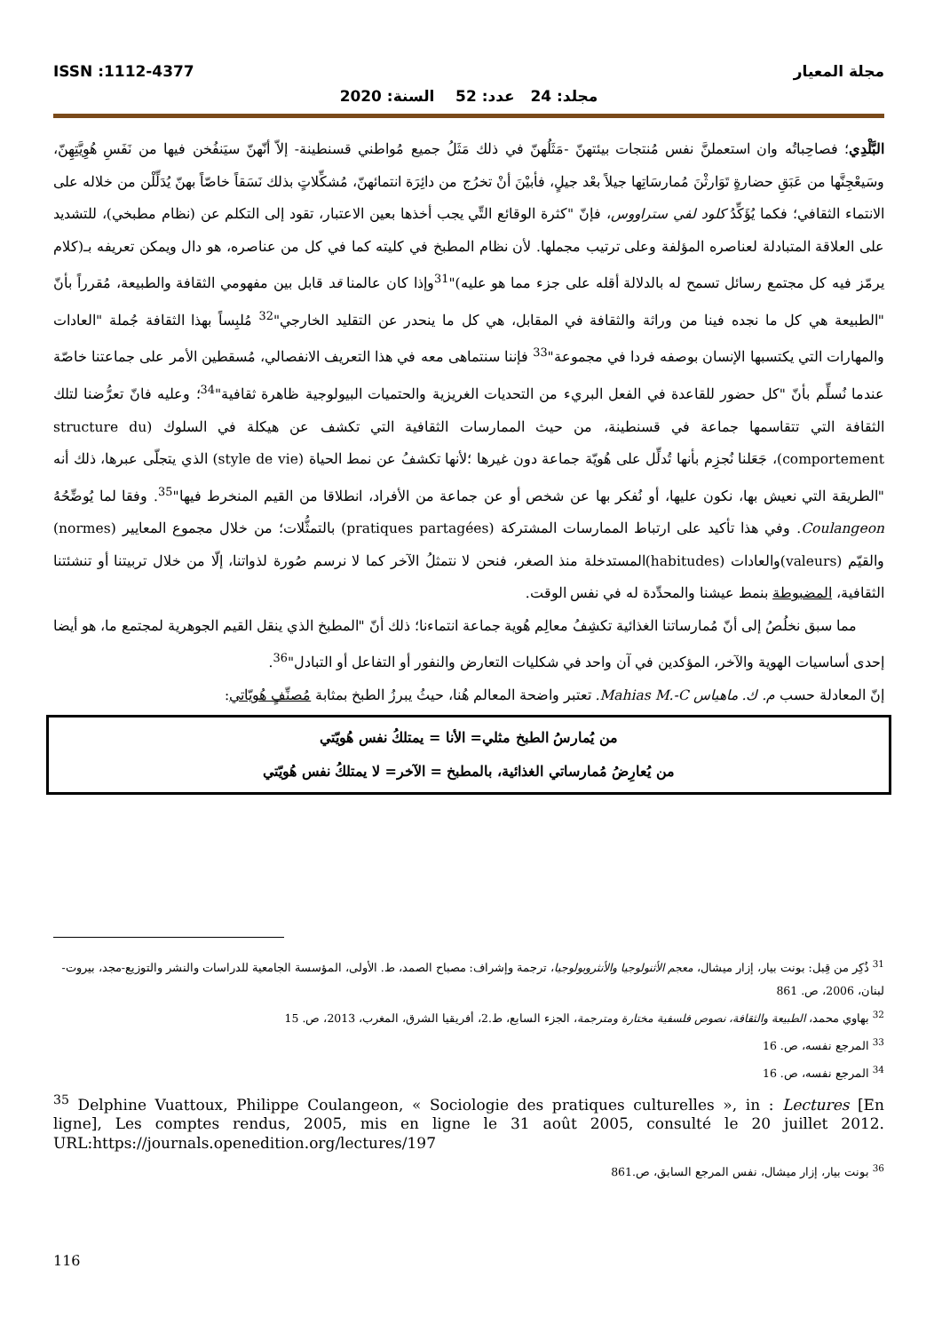مجلة المعيار ISSN :1112-4377
مجلد: 24 عدد: 52 السنة: 2020
البَّلْدِي؛ فصاحِباتُه وان استعملنَّ نفس مُنتجات بيئتهنّ -مَثَلُهنّ في ذلك مَثَلُ جميع مُواطني قسنطينة- إلاّ أنّهنّ سيَنفُخن فيها من نَفَسِ هُوِيَّتِهِنّ، وسَيعْجِنَّها من عَبَقِ حضارةٍ تَوَارثْنَ مُمارسَاتِها جيلاً بعْد جيلٍ، فأبيْنَ أنْ تخرُج من دائِرَة انتمائهنّ، مُشكِّلاتٍ بذلك نَسَقاً خاصّاً بهنّ يُدَلِّلْن من خلاله على الانتماء الثقافي؛ فكما يُؤَكِّدُ كلود لفي ستراووس، فإنّ "كثرة الوقائع التِّي يجب أخذها بعين الاعتبار، تقود إلى التكلم عن (نظام مطبخي)، للتشديد على العلاقة المتبادلة لعناصره المؤلفة وعلى ترتيب مجملها. لأن نظام المطبخ في كليته كما في كل من عناصره، هو دال ويمكن تعريفه بـ(كلام يرمّز فيه كل مجتمع رسائل تسمح له بالدلالة أقله على جزء مما هو عليه)"<sup>31</sup>وإذا كان عالمنا قد قابل بين مفهومي الثقافة والطبيعة، مُقرراً بأنّ "الطبيعة هي كل ما نجده فينا من وراثة والثقافة في المقابل، هي كل ما ينحدر عن التقليد الخارجي"<sup>32</sup> مُلبِساً بهذا الثقافة جُملة "العادات والمهارات التي يكتسبها الإنسان بوصفه فردا في مجموعة"<sup>33</sup> فإننا سنتماهى معه في هذا التعريف الانفصالي، مُسقطين الأمر على جماعتنا خاصّة عندما نُسلِّم بأنّ "كل حضور للقاعدة في الفعل البريء من التحديات الغريزية والحتميات البيولوجية ظاهرة ثقافية"<sup>34</sup>؛ وعليه فانّ تعرُّضنا لتلك الثقافة التي تتقاسمها جماعة في قسنطينة، من حيث الممارسات الثقافية التي تكشف عن هيكلة في السلوك (structure du comportement)، جَعَلنا نُجزِم بأنها تُدلِّل على هُويّة جماعة دون غيرها ؛لأنها تكشفُ عن نمط الحياة (style de vie) الذي يتجلّى عبرها، ذلك أنه "الطريقة التي نعيش بها، نكون عليها، أو نُفكر بها عن شخص أو عن جماعة من الأفراد، انطلاقا من القيم المنخرط فيها"<sup>35</sup>. وفقا لما يُوضِّحُهُ Coulangeon. وفي هذا تأكيد على ارتباط الممارسات المشتركة (pratiques partagées) بالتمثُّلات؛ من خلال مجموع المعايير (normes) والقيّم (valeurs)والعادات (habitudes)المستدخلة منذ الصغر، فنحن لا نتمثلُ الآخر كما لا نرسم صُورة لذواتنا، إلّا من خلال تربيتنا أو تنشئتنا الثقافية، المضبوطة بنمط عيشنا والمحدِّدة له في نفس الوقت.
مما سبق نخلُصُ إلى أنّ مُمارساتنا الغذائية تكشِفُ معالِم هُوية جماعة انتماءنا؛ ذلك أنّ "المطبخ الذي ينقل القيم الجوهرية لمجتمع ما، هو أيضا إحدى أساسيات الهوية والآخر، المؤكدين في آن واحد في شكليات التعارض والنفور أو التفاعل أو التبادل"<sup>36</sup>.
إنّ المعادلة حسب م. ك. ماهياس Mahias M.-C. تعتبر واضحة المعالم هُنا، حيثُ يبرزُ الطبخ بمثابة مُصنِّفٍ هُويّاتي:
من يُمارسُ الطبخ مثلي= الأنا = يمتلكُ نفس هُويّتي
من يُعارِضُ مُمارساتي الغذائية، بالمطبخ = الآخر= لا يمتلكُ نفس هُويّتي
<sup>31</sup> ذُكِر من قِبل: بونت بيار، إزار ميشال، معجم الأثنولوجيا والأنثروبولوجيا، ترجمة وإشراف: مصباح الصمد، ط. الأولى، المؤسسة الجامعية للدراسات والنشر والتوزيع-مجد، بيروت-لبنان، 2006، ص. 861
<sup>32</sup> بهاوي محمد، الطبيعة والثقافة، نصوص فلسفية مختارة ومترجمة، الجزء السابع، ط.2، أفريقيا الشرق، المغرب، 2013، ص. 15
<sup>33</sup> المرجع نفسه، ص. 16
<sup>34</sup> المرجع نفسه، ص. 16
<sup>35</sup> Delphine Vuattoux, Philippe Coulangeon, « Sociologie des pratiques culturelles », in : Lectures [En ligne], Les comptes rendus, 2005, mis en ligne le 31 août 2005, consulté le 20 juillet 2012. URL:https://journals.openedition.org/lectures/197
<sup>36</sup> بونت بيار، إزار ميشال، نفس المرجع السابق، ص.861
116